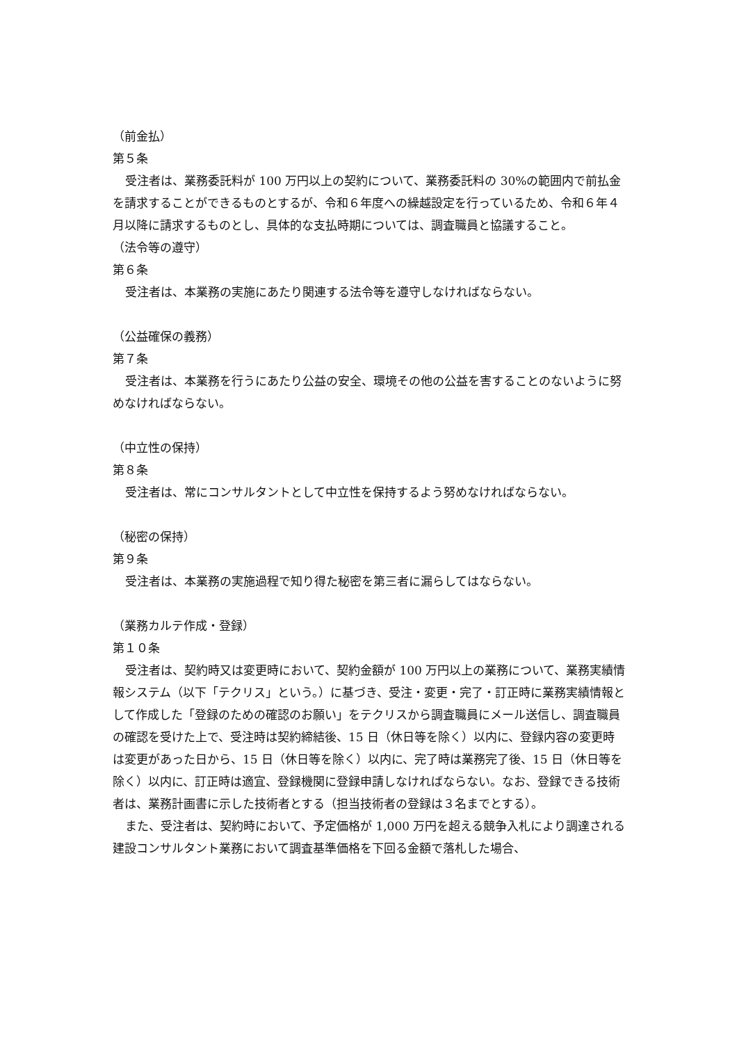（前金払）
第５条
受注者は、業務委託料が 100 万円以上の契約について、業務委託料の 30%の範囲内で前払金を請求することができるものとするが、令和６年度への繰越設定を行っているため、令和６年４月以降に請求するものとし、具体的な支払時期については、調査職員と協議すること。
（法令等の遵守）
第６条
受注者は、本業務の実施にあたり関連する法令等を遵守しなければならない。
（公益確保の義務）
第７条
受注者は、本業務を行うにあたり公益の安全、環境その他の公益を害することのないように努めなければならない。
（中立性の保持）
第８条
受注者は、常にコンサルタントとして中立性を保持するよう努めなければならない。
（秘密の保持）
第９条
受注者は、本業務の実施過程で知り得た秘密を第三者に漏らしてはならない。
（業務カルテ作成・登録）
第１０条
受注者は、契約時又は変更時において、契約金額が 100 万円以上の業務について、業務実績情報システム（以下「テクリス」という。）に基づき、受注・変更・完了・訂正時に業務実績情報として作成した「登録のための確認のお願い」をテクリスから調査職員にメール送信し、調査職員の確認を受けた上で、受注時は契約締結後、15 日（休日等を除く）以内に、登録内容の変更時は変更があった日から、15 日（休日等を除く）以内に、完了時は業務完了後、15 日（休日等を除く）以内に、訂正時は適宜、登録機関に登録申請しなければならない。なお、登録できる技術者は、業務計画書に示した技術者とする（担当技術者の登録は３名までとする）。
また、受注者は、契約時において、予定価格が 1,000 万円を超える競争入札により調達される建設コンサルタント業務において調査基準価格を下回る金額で落札した場合、